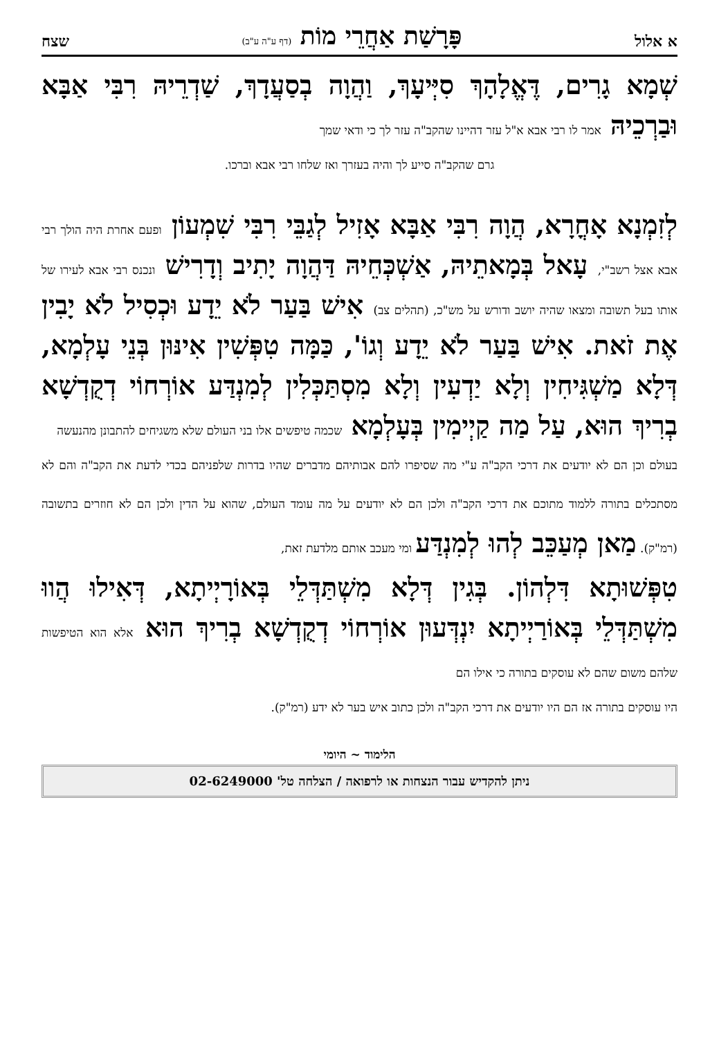א אלול פָּרָשַׁת אַחֲרֵי מוֹת (דף ע"ה ע"ב) שצח
שְׁמָא גָרִים, דֶּאֱלָהָךְ סִיְּיעָךְ, וַהֲוָה בְסַעֲדָךְ, שַׁדְרֵיהּ רִבִּי אַבָּא וּבַרְכֵיהּ אמר לו רבי אבא א"ל עזר דהיינו שהקב"ה עזר לך כי ודאי שמך
גרם שהקב"ה סייע לך והיה בעזרך ואז שלחו רבי אבא וברכו.
לְזִמְנָא אָחֳרָא, הֲוָה רִבִּי אַבָּא אָזִיל לְגַבֵּי רִבִּי שִׁמְעוֹן ופעם אחרת היה הולך רבי אבא אצל רשב"י, עָאל בְּמָאתֵיהּ, אַשְׁכְּחֵיהּ דַּהֲוָה יָתִיב וְדָרִישׁ ונכנס רבי אבא לעירו של אותו בעל תשובה ומצאו שהיה יושב ודורש על מש"כ, (תהלים צב) אִישׁ בַּעַר לֹא יֵדָע וּכְסִיל לֹא יָבִין אֶת זֹאת. אִישׁ בַּעַר לֹא יֵדָע וְגוֹ', כַּמָּה טִפְּשִׁין אִינּוּן בְּנֵי עָלְמָא, דְּלָא מַשְׁגִּיחִין וְלָא יַדְעִין וְלָא מִסְתַּכְּלִין לְמִנְדַּע אוֹרְחוֹי דְקֻדְשָׁא בְרִיךְ הוּא, עַל מַה קַיְימִין בְּעָלְמָא שכמה טיפשים אלו בני העולם שלא משגיחים להתבונן מהנעשה
בעולם וכן הם לא יודעים את דרכי הקב"ה ע"י מה שסיפרו להם אבותיהם מדברים שהיו בדרות שלפניהם בכדי לדעת את הקב"ה והם לא מסתכלים בתורה ללמוד מתוכם את דרכי הקב"ה ולכן הם לא יודעים על מה עומד העולם, שהוא על הדין ולכן הם לא חוזרים בתשובה (רמ"ק). מַאן מְעַכֵּב לְהוּ לְמִנְדַּע ומי מעכב אותם מלדעת זאת,
טִפְּשׁוּתָא דִּלְהוֹן. בְּגִין דְּלָא מִשְׁתַּדְּלֵי בְּאוֹרָיְיתָא, דְּאִילוּ הֲווּ מִשְׁתַּדְּלֵי בְּאוֹרַיְיתָא יִנְדְּעוּן אוֹרְחוֹי דְקֻדְשָׁא בְרִיךְ הוּא אלא הוא הטיפשות שלהם משום שהם לא עוסקים בתורה כי אילו הם
היו עוסקים בתורה אז הם היו יודעים את דרכי הקב"ה ולכן כתוב איש בער לא ידע (רמ"ק).
הלימוד ~ היומי
ניתן להקדיש עבור הנצחות או לרפואה / הצלחה טל' 02-6249000